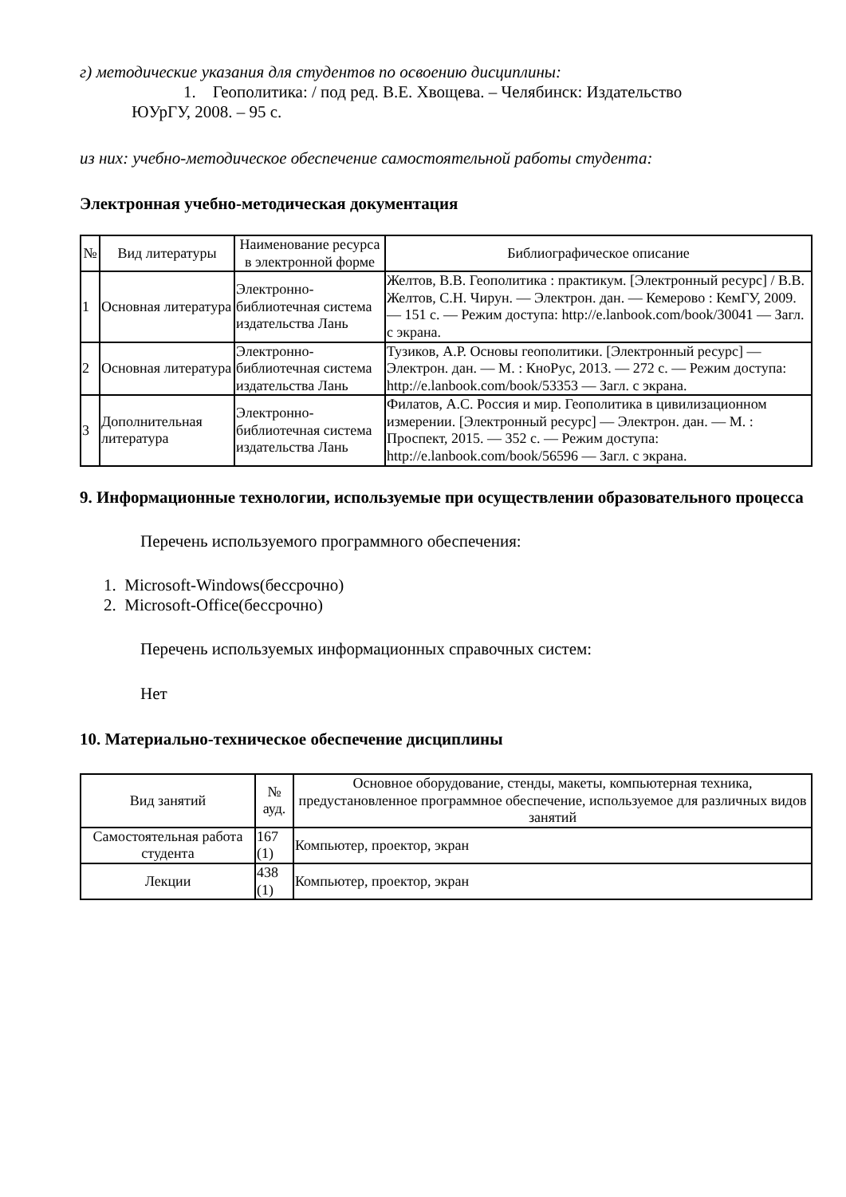г) методические указания для студентов по освоению дисциплины:
1. Геополитика: / под ред. В.Е. Хвощева. – Челябинск: Издательство
ЮУрГУ, 2008. – 95 с.
из них: учебно-методическое обеспечение самостоятельной работы студента:
Электронная учебно-методическая документация
| № | Вид литературы | Наименование ресурса в электронной форме | Библиографическое описание |
| --- | --- | --- | --- |
| 1 | Основная литература | Электронно-библиотечная система издательства Лань | Желтов, В.В. Геополитика : практикум. [Электронный ресурс] / В.В. Желтов, С.Н. Чирун. — Электрон. дан. — Кемерово : КемГУ, 2009. — 151 с. — Режим доступа: http://e.lanbook.com/book/30041 — Загл. с экрана. |
| 2 | Основная литература | Электронно-библиотечная система издательства Лань | Тузиков, А.Р. Основы геополитики. [Электронный ресурс] — Электрон. дан. — М. : КноРус, 2013. — 272 с. — Режим доступа: http://e.lanbook.com/book/53353 — Загл. с экрана. |
| 3 | Дополнительная литература | Электронно-библиотечная система издательства Лань | Филатов, А.С. Россия и мир. Геополитика в цивилизационном измерении. [Электронный ресурс] — Электрон. дан. — М. : Проспект, 2015. — 352 с. — Режим доступа: http://e.lanbook.com/book/56596 — Загл. с экрана. |
9. Информационные технологии, используемые при осуществлении образовательного процесса
Перечень используемого программного обеспечения:
1. Microsoft-Windows(бессрочно)
2. Microsoft-Office(бессрочно)
Перечень используемых информационных справочных систем:
Нет
10. Материально-техническое обеспечение дисциплины
| Вид занятий | № ауд. | Основное оборудование, стенды, макеты, компьютерная техника, предустановленное программное обеспечение, используемое для различных видов занятий |
| --- | --- | --- |
| Самостоятельная работа студента | 167 (1) | Компьютер, проектор, экран |
| Лекции | 438 (1) | Компьютер, проектор, экран |